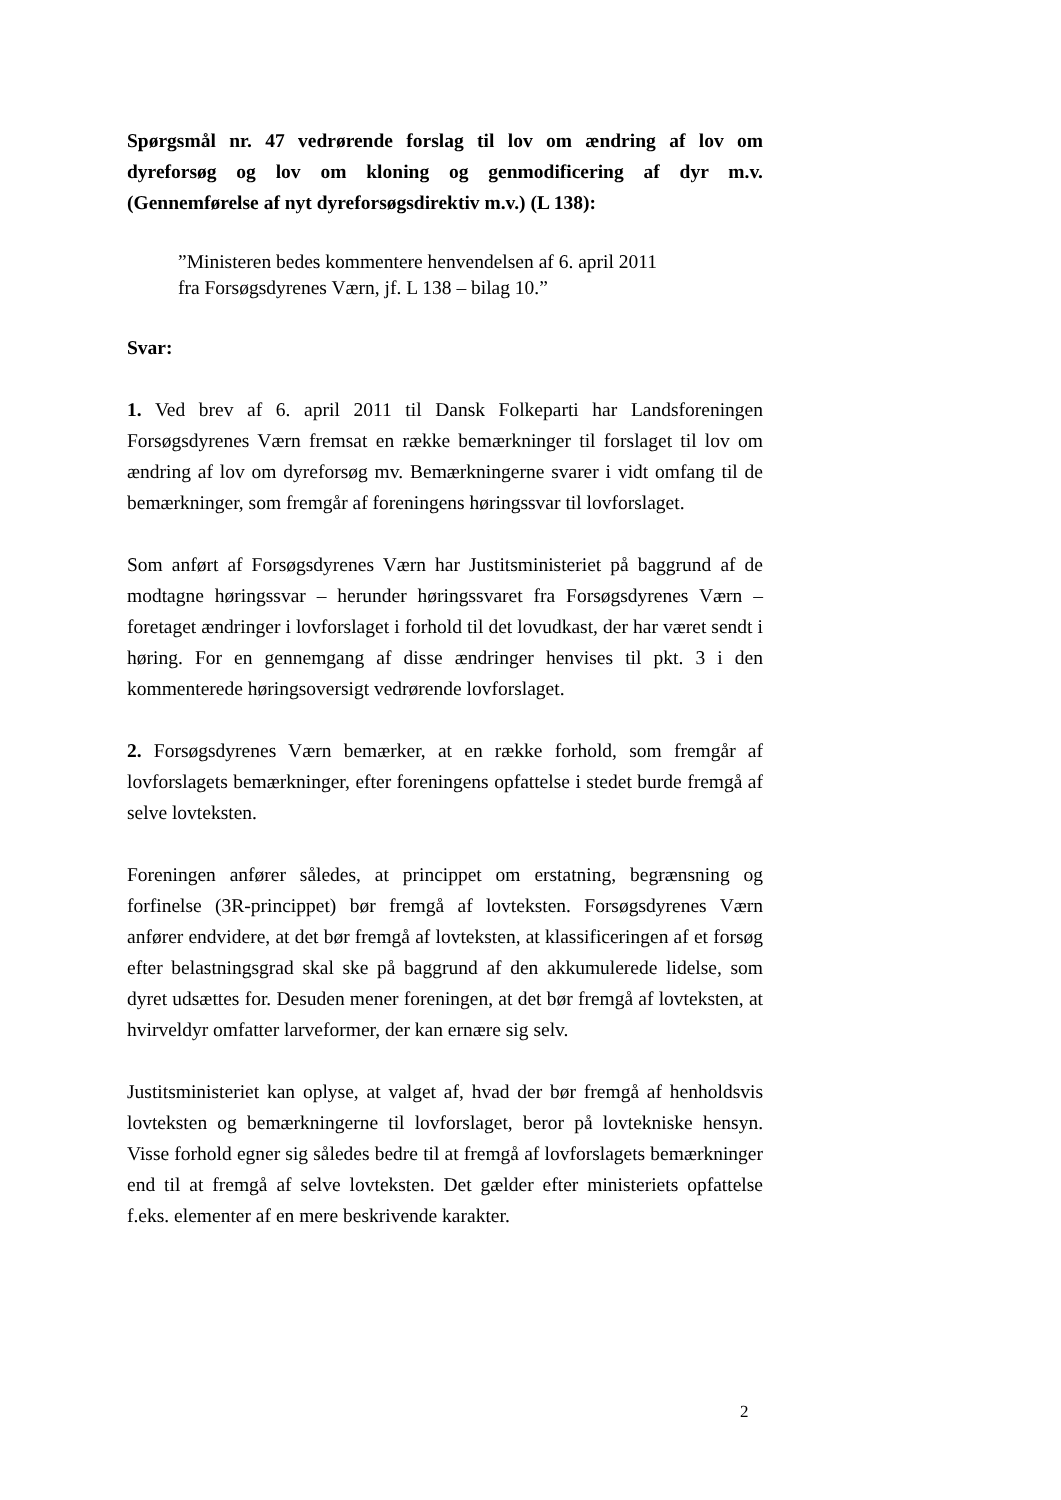Spørgsmål nr. 47 vedrørende forslag til lov om ændring af lov om dyreforsøg og lov om kloning og genmodificering af dyr m.v. (Gennemførelse af nyt dyreforsøgsdirektiv m.v.) (L 138):
”Ministeren bedes kommentere henvendelsen af 6. april 2011
fra Forsøgsdyrenes Værn, jf. L 138 – bilag 10.”
Svar:
1. Ved brev af 6. april 2011 til Dansk Folkeparti har Landsforeningen Forsøgsdyrenes Værn fremsat en række bemærkninger til forslaget til lov om ændring af lov om dyreforsøg mv. Bemærkningerne svarer i vidt omfang til de bemærkninger, som fremgår af foreningens høringssvar til lovforslaget.
Som anført af Forsøgsdyrenes Værn har Justitsministeriet på baggrund af de modtagne høringssvar – herunder høringssvaret fra Forsøgsdyrenes Værn – foretaget ændringer i lovforslaget i forhold til det lovudkast, der har været sendt i høring. For en gennemgang af disse ændringer henvises til pkt. 3 i den kommenterede høringsoversigt vedrørende lovforslaget.
2. Forsøgsdyrenes Værn bemærker, at en række forhold, som fremgår af lovforslagets bemærkninger, efter foreningens opfattelse i stedet burde fremgå af selve lovteksten.
Foreningen anfører således, at princippet om erstatning, begrænsning og forfinelse (3R-princippet) bør fremgå af lovteksten. Forsøgsdyrenes Værn anfører endvidere, at det bør fremgå af lovteksten, at klassificeringen af et forsøg efter belastningsgrad skal ske på baggrund af den akkumulerede lidelse, som dyret udsættes for. Desuden mener foreningen, at det bør fremgå af lovteksten, at hvirveldyr omfatter larveformer, der kan ernære sig selv.
Justitsministeriet kan oplyse, at valget af, hvad der bør fremgå af henholdsvis lovteksten og bemærkningerne til lovforslaget, beror på lovtekniske hensyn. Visse forhold egner sig således bedre til at fremgå af lovforslagets bemærkninger end til at fremgå af selve lovteksten. Det gælder efter ministeriets opfattelse f.eks. elementer af en mere beskrivende karakter.
2